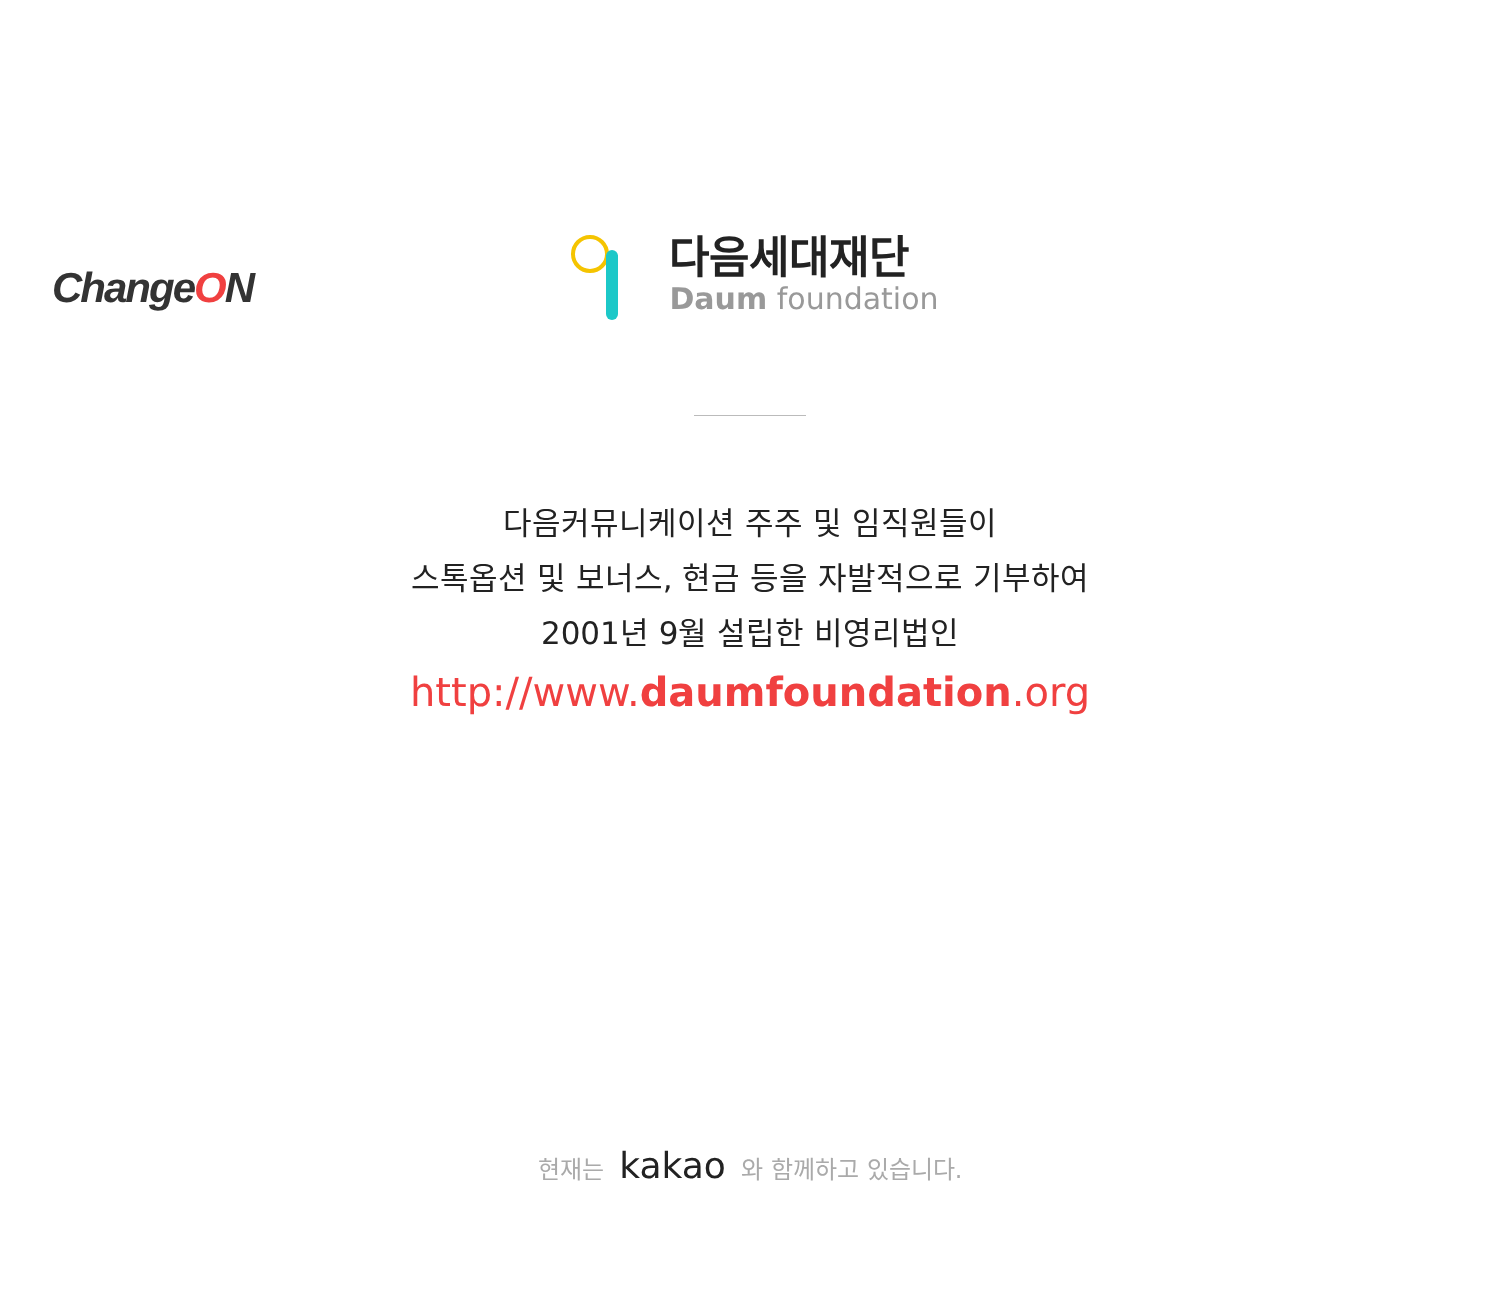ChangeON
다음세대재단
Daum foundation
다음커뮤니케이션 주주 및 임직원들이
스톡옵션 및 보너스, 현금 등을 자발적으로 기부하여
2001년 9월 설립한 비영리법인
http://www.daumfoundation.org
현재는 kakao 와 함께하고 있습니다.